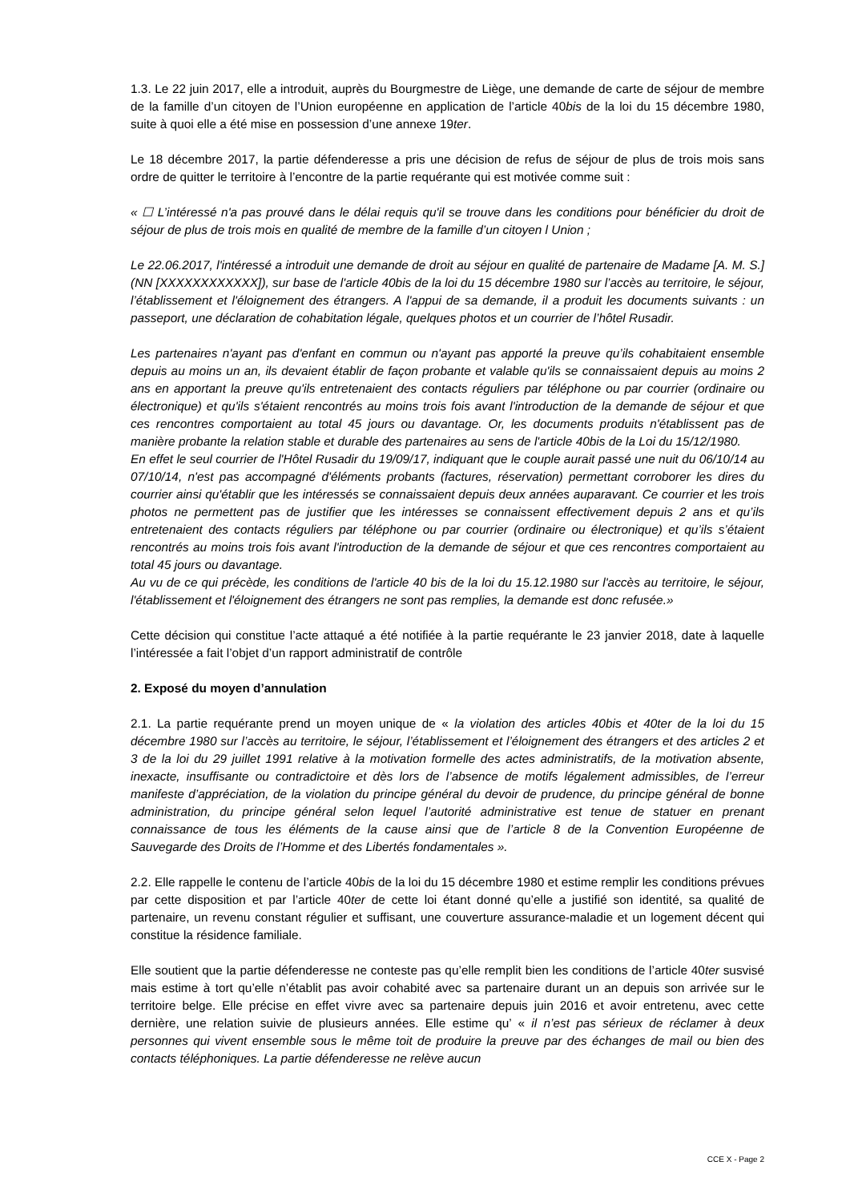1.3. Le 22 juin 2017, elle a introduit, auprès du Bourgmestre de Liège, une demande de carte de séjour de membre de la famille d’un citoyen de l’Union européenne en application de l’article 40bis de la loi du 15 décembre 1980, suite à quoi elle a été mise en possession d’une annexe 19ter.
Le 18 décembre 2017, la partie défenderesse a pris une décision de refus de séjour de plus de trois mois sans ordre de quitter le territoire à l’encontre de la partie requérante qui est motivée comme suit :
« ☐ L’intéressé n'a pas prouvé dans le délai requis qu'il se trouve dans les conditions pour bénéficier du droit de séjour de plus de trois mois en qualité de membre de la famille d’un citoyen l Union ;
Le 22.06.2017, l'intéressé a introduit une demande de droit au séjour en qualité de partenaire de Madame [A. M. S.] (NN [XXXXXXXXXXXX]), sur base de l'article 40bis de la loi du 15 décembre 1980 sur l’accès au territoire, le séjour, l’établissement et l'éloignement des étrangers. A l'appui de sa demande, il a produit les documents suivants : un passeport, une déclaration de cohabitation légale, quelques photos et un courrier de l’hôtel Rusadir.
Les partenaires n'ayant pas d'enfant en commun ou n'ayant pas apporté la preuve qu’ils cohabitaient ensemble depuis au moins un an, ils devaient établir de façon probante et valable qu'ils se connaissaient depuis au moins 2 ans en apportant la preuve qu'ils entretenaient des contacts réguliers par téléphone ou par courrier (ordinaire ou électronique) et qu'ils s'étaient rencontrés au moins trois fois avant l'introduction de la demande de séjour et que ces rencontres comportaient au total 45 jours ou davantage. Or, les documents produits n'établissent pas de manière probante la relation stable et durable des partenaires au sens de l'article 40bis de la Loi du 15/12/1980.
En effet le seul courrier de l'Hôtel Rusadir du 19/09/17, indiquant que le couple aurait passé une nuit du 06/10/14 au 07/10/14, n'est pas accompagné d'éléments probants (factures, réservation) permettant corroborer les dires du courrier ainsi qu'établir que les intéressés se connaissaient depuis deux années auparavant. Ce courrier et les trois photos ne permettent pas de justifier que les intéresses se connaissent effectivement depuis 2 ans et qu’ils entretenaient des contacts réguliers par téléphone ou par courrier (ordinaire ou électronique) et qu’ils s’étaient rencontrés au moins trois fois avant l'introduction de la demande de séjour et que ces rencontres comportaient au total 45 jours ou davantage.
Au vu de ce qui précède, les conditions de l'article 40 bis de la loi du 15.12.1980 sur l'accès au territoire, le séjour, l'établissement et l'éloignement des étrangers ne sont pas remplies, la demande est donc refusée.»
Cette décision qui constitue l’acte attaqué a été notifiée à la partie requérante le 23 janvier 2018, date à laquelle l’intéressée a fait l’objet d’un rapport administratif de contrôle
2. Exposé du moyen d’annulation
2.1. La partie requérante prend un moyen unique de « la violation des articles 40bis et 40ter de la loi du 15 décembre 1980 sur l’accès au territoire, le séjour, l’établissement et l’éloignement des étrangers et des articles 2 et 3 de la loi du 29 juillet 1991 relative à la motivation formelle des actes administratifs, de la motivation absente, inexacte, insuffisante ou contradictoire et dès lors de l’absence de motifs légalement admissibles, de l’erreur manifeste d’appréciation, de la violation du principe général du devoir de prudence, du principe général de bonne administration, du principe général selon lequel l’autorité administrative est tenue de statuer en prenant connaissance de tous les éléments de la cause ainsi que de l’article 8 de la Convention Européenne de Sauvegarde des Droits de l’Homme et des Libertés fondamentales ».
2.2. Elle rappelle le contenu de l’article 40bis de la loi du 15 décembre 1980 et estime remplir les conditions prévues par cette disposition et par l’article 40ter de cette loi étant donné qu’elle a justifié son identité, sa qualité de partenaire, un revenu constant régulier et suffisant, une couverture assurance-maladie et un logement décent qui constitue la résidence familiale.
Elle soutient que la partie défenderesse ne conteste pas qu’elle remplit bien les conditions de l’article 40ter susvisé mais estime à tort qu’elle n’établit pas avoir cohabité avec sa partenaire durant un an depuis son arrivée sur le territoire belge. Elle précise en effet vivre avec sa partenaire depuis juin 2016 et avoir entretenu, avec cette dernière, une relation suivie de plusieurs années. Elle estime qu’ « il n’est pas sérieux de réclamer à deux personnes qui vivent ensemble sous le même toit de produire la preuve par des échanges de mail ou bien des contacts téléphoniques. La partie défenderesse ne relève aucun
CCE X - Page 2